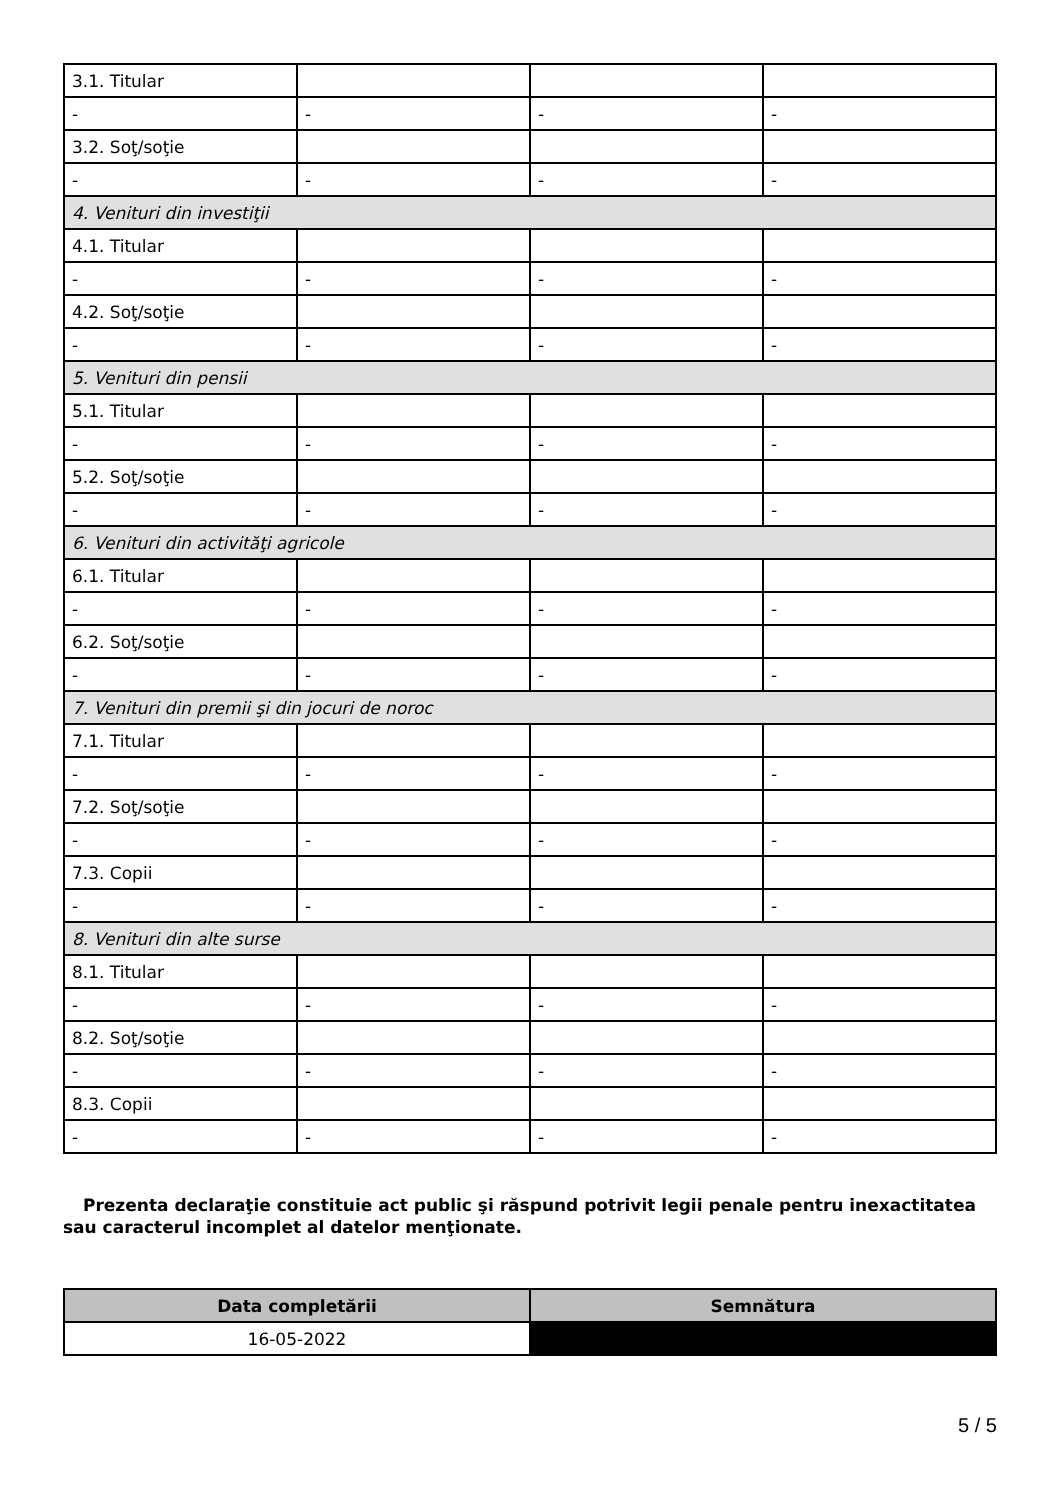| 3.1. Titular | | | |
| - | - | - | - |
| 3.2. Soţ/soţie | | | |
| - | - | - | - |
| 4. Venituri din investiţii | | | |
| 4.1. Titular | | | |
| - | - | - | - |
| 4.2. Soţ/soţie | | | |
| - | - | - | - |
| 5. Venituri din pensii | | | |
| 5.1. Titular | | | |
| - | - | - | - |
| 5.2. Soţ/soţie | | | |
| - | - | - | - |
| 6. Venituri din activităţi agricole | | | |
| 6.1. Titular | | | |
| - | - | - | - |
| 6.2. Soţ/soţie | | | |
| - | - | - | - |
| 7. Venituri din premii şi din jocuri de noroc | | | |
| 7.1. Titular | | | |
| - | - | - | - |
| 7.2. Soţ/soţie | | | |
| - | - | - | - |
| 7.3. Copii | | | |
| - | - | - | - |
| 8. Venituri din alte surse | | | |
| 8.1. Titular | | | |
| - | - | - | - |
| 8.2. Soţ/soţie | | | |
| - | - | - | - |
| 8.3. Copii | | | |
| - | - | - | - |
Prezenta declaraţie constituie act public şi răspund potrivit legii penale pentru inexactitatea sau caracterul incomplet al datelor menţionate.
| Data completării | Semnătura |
| --- | --- |
| 16-05-2022 | |
5 / 5